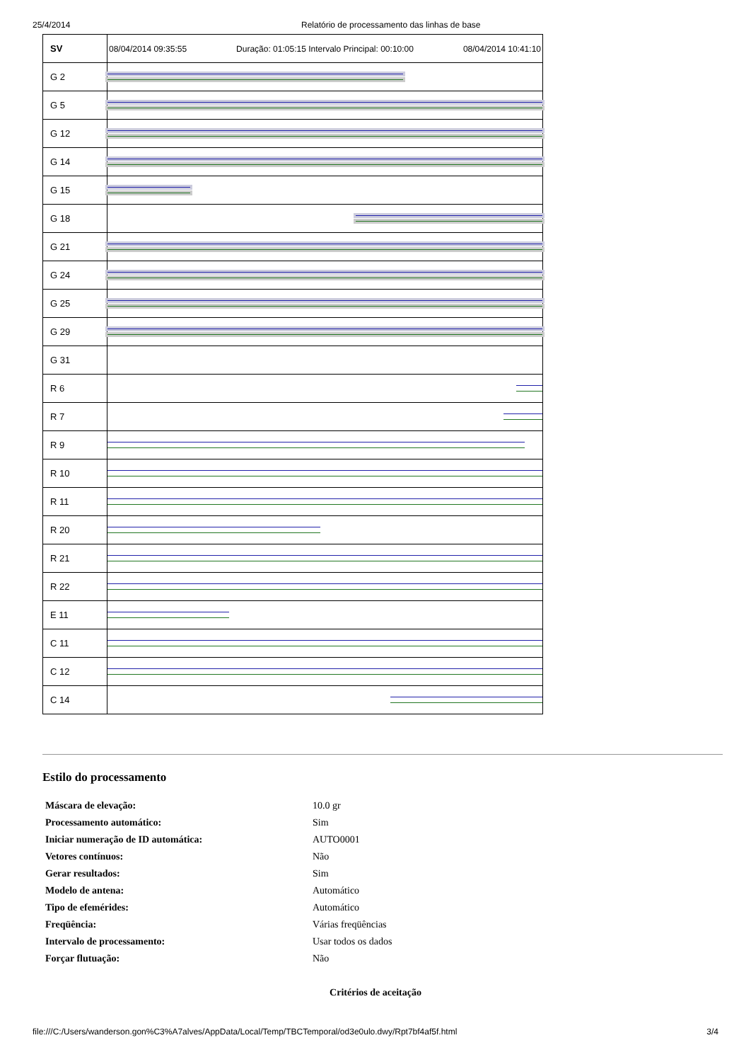25/4/2014 Relatório de processamento das linhas de base
| SV | 08/04/2014 09:35:55 Duração: 01:05:15 Intervalo Principal: 00:10:00 08/04/2014 10:41:10 |
| G 2 | |
| G 5 | |
| G 12 | |
| G 14 | |
| G 15 | |
| G 18 | |
| G 21 | |
| G 24 | |
| G 25 | |
| G 29 | |
| G 31 | |
| R 6 | |
| R 7 | |
| R 9 | |
| R 10 | |
| R 11 | |
| R 20 | |
| R 21 | |
| R 22 | |
| E 11 | |
| C 11 | |
| C 12 | |
| C 14 | |
Estilo do processamento
| Máscara de elevação: | 10.0 gr |
| Processamento automático: | Sim |
| Iniciar numeração de ID automática: | AUTO0001 |
| Vetores contínuos: | Não |
| Gerar resultados: | Sim |
| Modelo de antena: | Automático |
| Tipo de efemérides: | Automático |
| Freqüência: | Várias freqüências |
| Intervalo de processamento: | Usar todos os dados |
| Forçar flutuação: | Não |
Critérios de aceitação
file:///C:/Users/wanderson.gon%C3%A7alves/AppData/Local/Temp/TBCTemporal/od3e0ulo.dwy/Rpt7bf4af5f.html 3/4